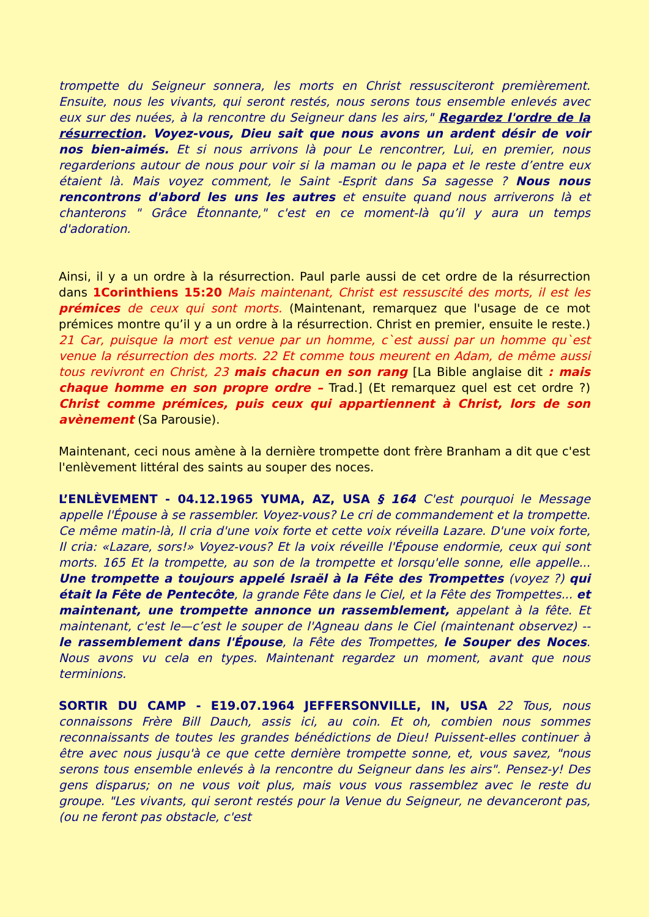trompette du Seigneur sonnera, les morts en Christ ressusciteront premièrement. Ensuite, nous les vivants, qui seront restés, nous serons tous ensemble enlevés avec eux sur des nuées, à la rencontre du Seigneur dans les airs," Regardez l'ordre de la résurrection. Voyez-vous, Dieu sait que nous avons un ardent désir de voir nos bien-aimés. Et si nous arrivons là pour Le rencontrer, Lui, en premier, nous regarderions autour de nous pour voir si la maman ou le papa et le reste d’entre eux étaient là. Mais voyez comment, le Saint -Esprit dans Sa sagesse ? Nous nous rencontrons d'abord les uns les autres et ensuite quand nous arriverons là et chanterons " Grâce Étonnante," c'est en ce moment-là qu’il y aura un temps d'adoration.
Ainsi, il y a un ordre à la résurrection. Paul parle aussi de cet ordre de la résurrection dans 1Corinthiens 15:20 Mais maintenant, Christ est ressuscité des morts, il est les prémices de ceux qui sont morts. (Maintenant, remarquez que l'usage de ce mot prémices montre qu’il y a un ordre à la résurrection. Christ en premier, ensuite le reste.) 21 Car, puisque la mort est venue par un homme, c`est aussi par un homme qu`est venue la résurrection des morts. 22 Et comme tous meurent en Adam, de même aussi tous revivront en Christ, 23 mais chacun en son rang [La Bible anglaise dit : mais chaque homme en son propre ordre – Trad.] (Et remarquez quel est cet ordre ?) Christ comme prémices, puis ceux qui appartiennent à Christ, lors de son avènement (Sa Parousie).
Maintenant, ceci nous amène à la dernière trompette dont frère Branham a dit que c'est l'enlèvement littéral des saints au souper des noces.
L’ENLÈVEMENT - 04.12.1965 YUMA, AZ, USA § 164 C'est pourquoi le Message appelle l'Épouse à se rassembler. Voyez-vous? Le cri de commandement et la trompette. Ce même matin-là, Il cria d'une voix forte et cette voix réveilla Lazare. D'une voix forte, Il cria: «Lazare, sors!» Voyez-vous? Et la voix réveille l'Épouse endormie, ceux qui sont morts. 165 Et la trompette, au son de la trompette et lorsqu'elle sonne, elle appelle... Une trompette a toujours appelé Israël à la Fête des Trompettes (voyez ?) qui était la Fête de Pentecôte, la grande Fête dans le Ciel, et la Fête des Trompettes... et maintenant, une trompette annonce un rassemblement, appelant à la fête. Et maintenant, c'est le—c’est le souper de l'Agneau dans le Ciel (maintenant observez) -- le rassemblement dans l'Épouse, la Fête des Trompettes, le Souper des Noces. Nous avons vu cela en types. Maintenant regardez un moment, avant que nous terminions.
SORTIR DU CAMP - E19.07.1964 JEFFERSONVILLE, IN, USA 22 Tous, nous connaissons Frère Bill Dauch, assis ici, au coin. Et oh, combien nous sommes reconnaissants de toutes les grandes bénédictions de Dieu! Puissent-elles continuer à être avec nous jusqu'à ce que cette dernière trompette sonne, et, vous savez, "nous serons tous ensemble enlevés à la rencontre du Seigneur dans les airs". Pensez-y! Des gens disparus; on ne vous voit plus, mais vous vous rassemblez avec le reste du groupe. "Les vivants, qui seront restés pour la Venue du Seigneur, ne devanceront pas, (ou ne feront pas obstacle, c'est